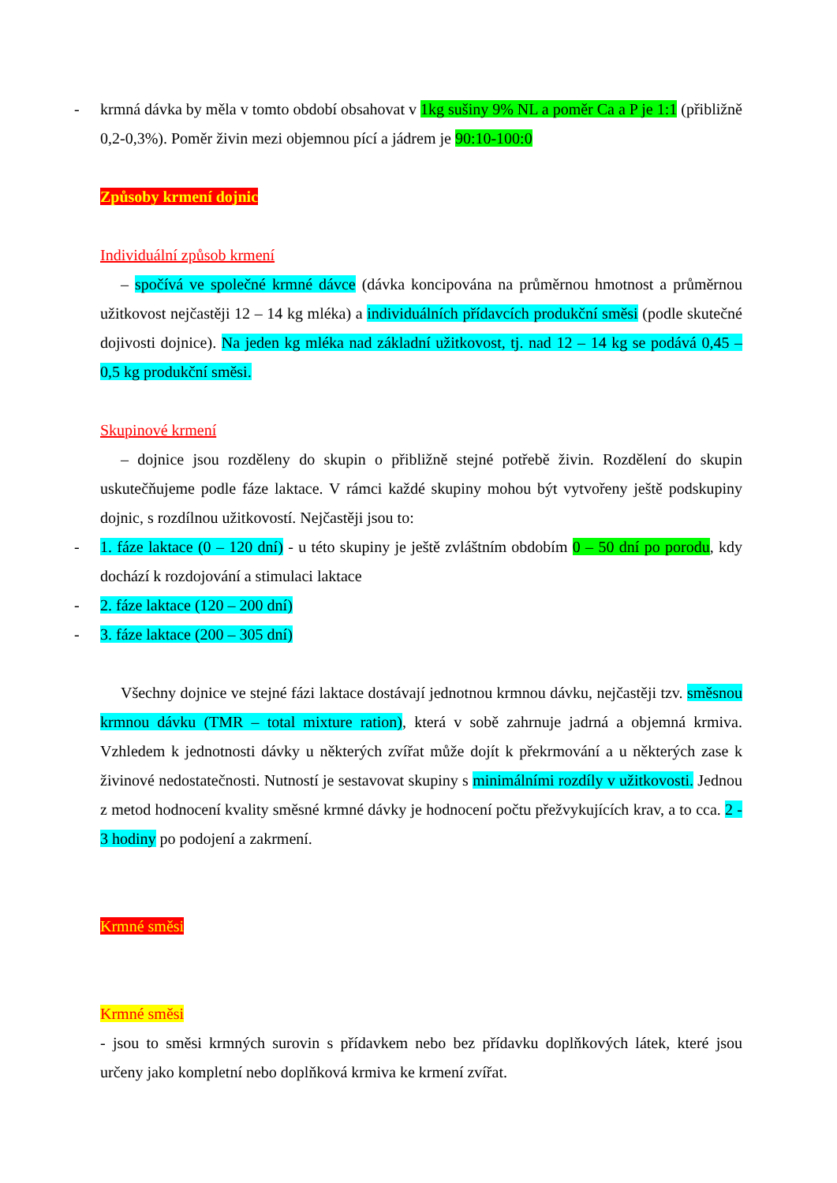- krmná dávka by měla v tomto období obsahovat v 1kg sušiny 9% NL a poměr Ca a P je 1:1 (přibližně 0,2-0,3%). Poměr živin mezi objemnou pící a jádrem je 90:10-100:0
Způsoby krmení dojnic
Individuální způsob krmení
– spočívá ve společné krmné dávce (dávka koncipována na průměrnou hmotnost a průměrnou užitkovost nejčastěji 12 – 14 kg mléka) a individuálních přídavcích produkční směsi (podle skutečné dojivosti dojnice). Na jeden kg mléka nad základní užitkovost, tj. nad 12 – 14 kg se podává 0,45 – 0,5 kg produkční směsi.
Skupinové krmení
– dojnice jsou rozděleny do skupin o přibližně stejné potřebě živin. Rozdělení do skupin uskutečňujeme podle fáze laktace. V rámci každé skupiny mohou být vytvořeny ještě podskupiny dojnic, s rozdílnou užitkovostí. Nejčastěji jsou to:
- 1. fáze laktace (0 – 120 dní) - u této skupiny je ještě zvláštním obdobím 0 – 50 dní po porodu, kdy dochází k rozdojování a stimulaci laktace
- 2. fáze laktace (120 – 200 dní)
- 3. fáze laktace (200 – 305 dní)
Všechny dojnice ve stejné fázi laktace dostávají jednotnou krmnou dávku, nejčastěji tzv. směsnou krmnou dávku (TMR – total mixture ration), která v sobě zahrnuje jadrná a objemná krmiva. Vzhledem k jednotnosti dávky u některých zvířat může dojít k překrmování a u některých zase k živinové nedostatečnosti. Nutností je sestavovat skupiny s minimálními rozdíly v užitkovosti. Jednou z metod hodnocení kvality směsné krmné dávky je hodnocení počtu přežvykujících krav, a to cca. 2 - 3 hodiny po podojení a zakrmení.
Krmné směsi
Krmné směsi
- jsou to směsi krmných surovin s přídavkem nebo bez přídavku doplňkových látek, které jsou určeny jako kompletní nebo doplňková krmiva ke krmení zvířat.